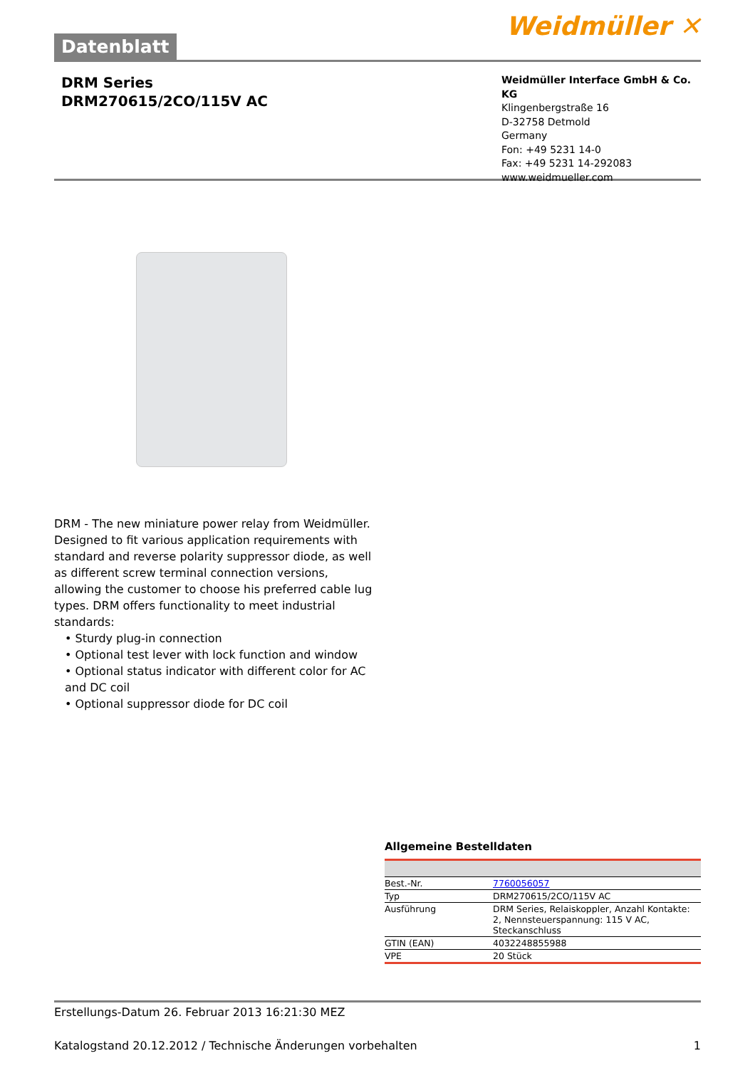Datenblatt
Weidmüller ✕
DRM Series
DRM270615/2CO/115V AC
Weidmüller Interface GmbH & Co. KG
Klingenbergstraße 16
D-32758 Detmold
Germany
Fon: +49 5231 14-0
Fax: +49 5231 14-292083
www.weidmueller.com
DRM - The new miniature power relay from Weidmüller. Designed to fit various application requirements with standard and reverse polarity suppressor diode, as well as different screw terminal connection versions, allowing the customer to choose his preferred cable lug types. DRM offers functionality to meet industrial standards:
• Sturdy plug-in connection
• Optional test lever with lock function and window
• Optional status indicator with different color for AC and DC coil
• Optional suppressor diode for DC coil
Allgemeine Bestelldaten
| Best.-Nr. | 7760056057 |
| Typ | DRM270615/2CO/115V AC |
| Ausführung | DRM Series, Relaiskoppler, Anzahl Kontakte: 2, Nennsteuerspannung: 115 V AC, Steckanschluss |
| GTIN (EAN) | 4032248855988 |
| VPE | 20 Stück |
Erstellungs-Datum 26. Februar 2013 16:21:30 MEZ
Katalogstand 20.12.2012 / Technische Änderungen vorbehalten 1